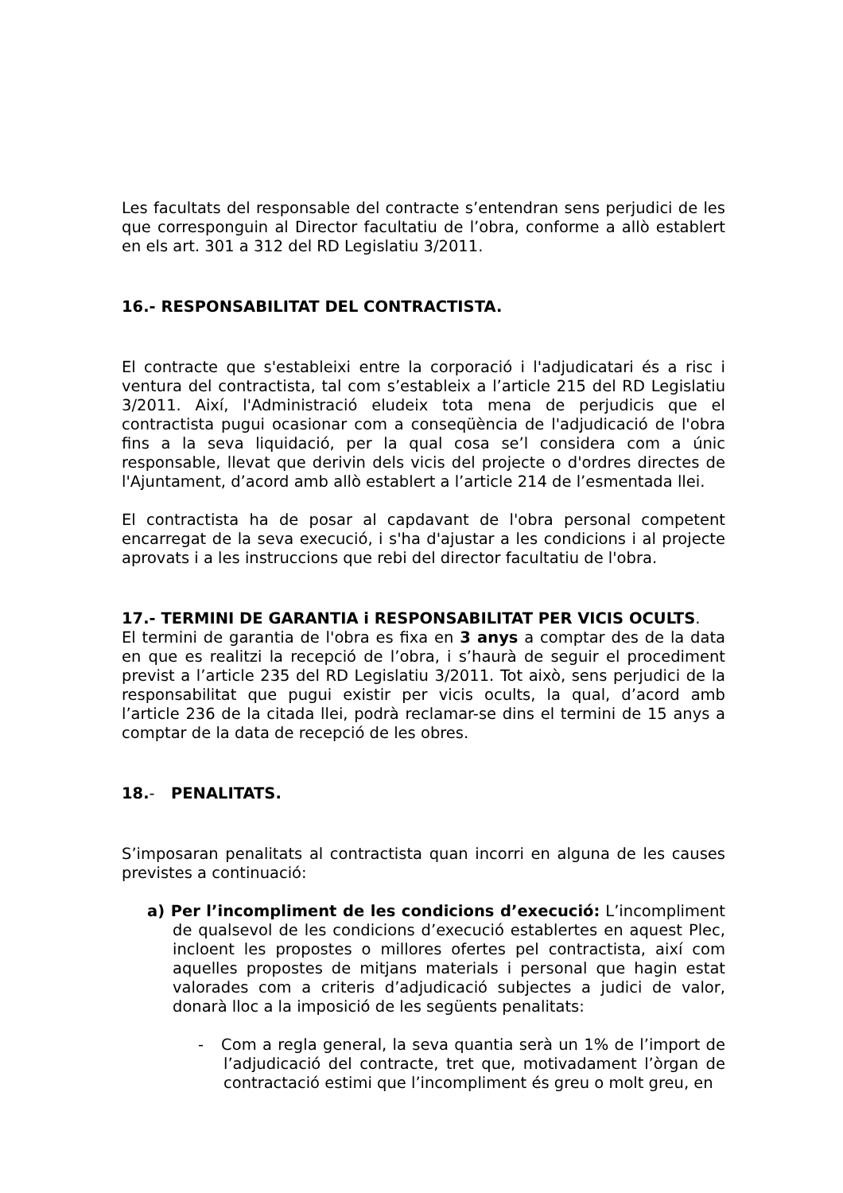Les facultats del responsable del contracte s’entendran sens perjudici de les que corresponguin al Director facultatiu de l’obra, conforme a allò establert en els art. 301 a 312 del RD Legislatiu 3/2011.
16.- RESPONSABILITAT DEL CONTRACTISTA.
El contracte que s'estableixi entre la corporació i l'adjudicatari és a risc i ventura del contractista, tal com s’estableix a l’article 215 del RD Legislatiu 3/2011. Així, l'Administració eludeix tota mena de perjudicis que el contractista pugui ocasionar com a conseqüència de l'adjudicació de l'obra fins a la seva liquidació, per la qual cosa se’l considera com a únic responsable, llevat que derivin dels vicis del projecte o d'ordres directes de l'Ajuntament, d’acord amb allò establert a l’article 214 de l’esmentada llei.
El contractista ha de posar al capdavant de l'obra personal competent encarregat de la seva execució, i s'ha d'ajustar a les condicions i al projecte aprovats i a les instruccions que rebi del director facultatiu de l'obra.
17.- TERMINI DE GARANTIA i RESPONSABILITAT PER VICIS OCULTS.
El termini de garantia de l'obra es fixa en 3 anys a comptar des de la data en que es realitzi la recepció de l’obra, i s’haurà de seguir el procediment previst a l’article 235 del RD Legislatiu 3/2011. Tot això, sens perjudici de la responsabilitat que pugui existir per vicis ocults, la qual, d’acord amb l’article 236 de la citada llei, podrà reclamar-se dins el termini de 15 anys a comptar de la data de recepció de les obres.
18.- PENALITATS.
S’imposaran penalitats al contractista quan incorri en alguna de les causes previstes a continuació:
a) Per l’incompliment de les condicions d’execució: L’incompliment de qualsevol de les condicions d’execució establertes en aquest Plec, incloent les propostes o millores ofertes pel contractista, així com aquelles propostes de mitjans materials i personal que hagin estat valorades com a criteris d’adjudicació subjectes a judici de valor, donarà lloc a la imposició de les següents penalitats:
- Com a regla general, la seva quantia serà un 1% de l’import de l’adjudicació del contracte, tret que, motivadament l’òrgan de contractació estimi que l’incompliment és greu o molt greu, en